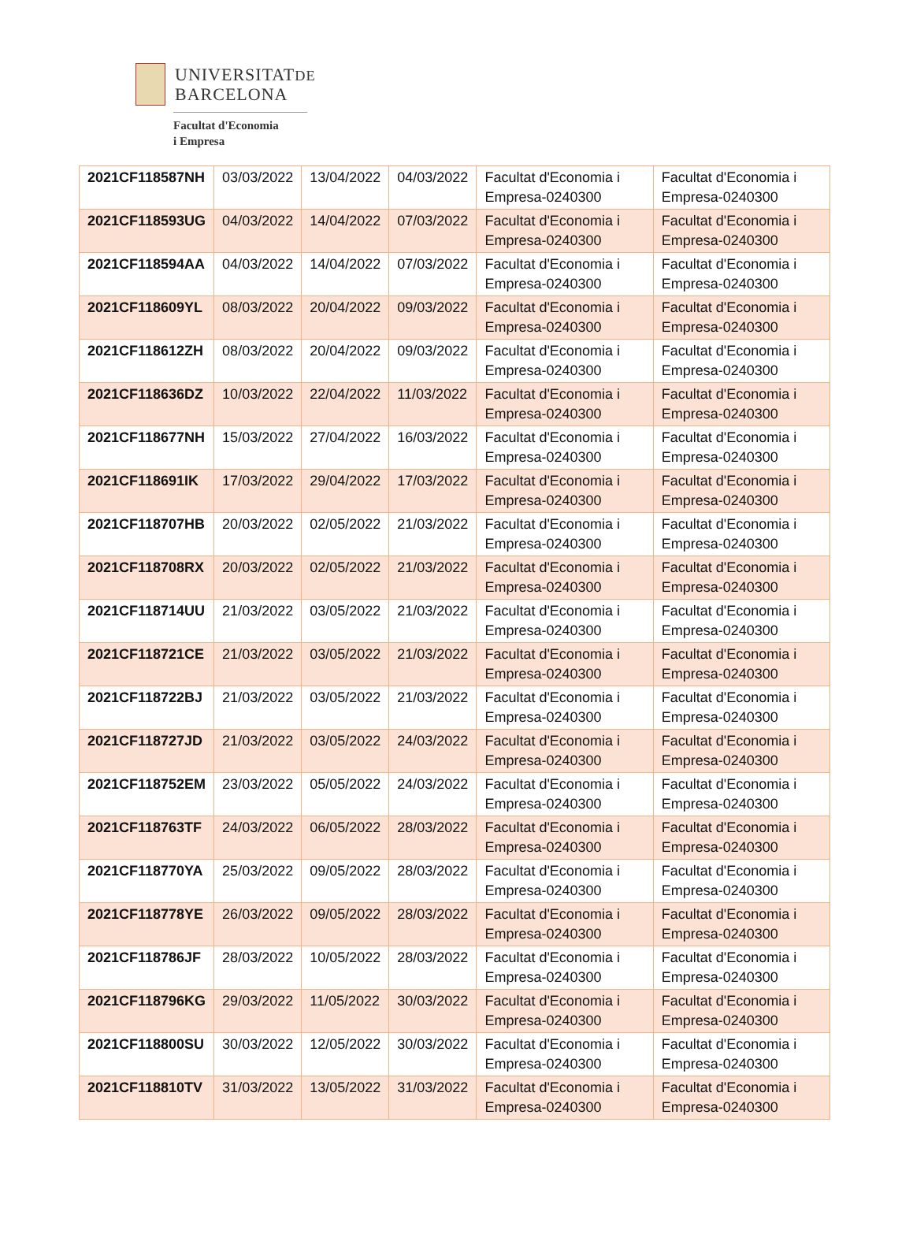UNIVERSITATDE
BARCELONA
Facultat d'Economia
i Empresa
| 2021CF118587NH | 03/03/2022 | 13/04/2022 | 04/03/2022 | Facultat d'Economia i Empresa-0240300 | Facultat d'Economia i Empresa-0240300 |
| 2021CF118593UG | 04/03/2022 | 14/04/2022 | 07/03/2022 | Facultat d'Economia i Empresa-0240300 | Facultat d'Economia i Empresa-0240300 |
| 2021CF118594AA | 04/03/2022 | 14/04/2022 | 07/03/2022 | Facultat d'Economia i Empresa-0240300 | Facultat d'Economia i Empresa-0240300 |
| 2021CF118609YL | 08/03/2022 | 20/04/2022 | 09/03/2022 | Facultat d'Economia i Empresa-0240300 | Facultat d'Economia i Empresa-0240300 |
| 2021CF118612ZH | 08/03/2022 | 20/04/2022 | 09/03/2022 | Facultat d'Economia i Empresa-0240300 | Facultat d'Economia i Empresa-0240300 |
| 2021CF118636DZ | 10/03/2022 | 22/04/2022 | 11/03/2022 | Facultat d'Economia i Empresa-0240300 | Facultat d'Economia i Empresa-0240300 |
| 2021CF118677NH | 15/03/2022 | 27/04/2022 | 16/03/2022 | Facultat d'Economia i Empresa-0240300 | Facultat d'Economia i Empresa-0240300 |
| 2021CF118691IK | 17/03/2022 | 29/04/2022 | 17/03/2022 | Facultat d'Economia i Empresa-0240300 | Facultat d'Economia i Empresa-0240300 |
| 2021CF118707HB | 20/03/2022 | 02/05/2022 | 21/03/2022 | Facultat d'Economia i Empresa-0240300 | Facultat d'Economia i Empresa-0240300 |
| 2021CF118708RX | 20/03/2022 | 02/05/2022 | 21/03/2022 | Facultat d'Economia i Empresa-0240300 | Facultat d'Economia i Empresa-0240300 |
| 2021CF118714UU | 21/03/2022 | 03/05/2022 | 21/03/2022 | Facultat d'Economia i Empresa-0240300 | Facultat d'Economia i Empresa-0240300 |
| 2021CF118721CE | 21/03/2022 | 03/05/2022 | 21/03/2022 | Facultat d'Economia i Empresa-0240300 | Facultat d'Economia i Empresa-0240300 |
| 2021CF118722BJ | 21/03/2022 | 03/05/2022 | 21/03/2022 | Facultat d'Economia i Empresa-0240300 | Facultat d'Economia i Empresa-0240300 |
| 2021CF118727JD | 21/03/2022 | 03/05/2022 | 24/03/2022 | Facultat d'Economia i Empresa-0240300 | Facultat d'Economia i Empresa-0240300 |
| 2021CF118752EM | 23/03/2022 | 05/05/2022 | 24/03/2022 | Facultat d'Economia i Empresa-0240300 | Facultat d'Economia i Empresa-0240300 |
| 2021CF118763TF | 24/03/2022 | 06/05/2022 | 28/03/2022 | Facultat d'Economia i Empresa-0240300 | Facultat d'Economia i Empresa-0240300 |
| 2021CF118770YA | 25/03/2022 | 09/05/2022 | 28/03/2022 | Facultat d'Economia i Empresa-0240300 | Facultat d'Economia i Empresa-0240300 |
| 2021CF118778YE | 26/03/2022 | 09/05/2022 | 28/03/2022 | Facultat d'Economia i Empresa-0240300 | Facultat d'Economia i Empresa-0240300 |
| 2021CF118786JF | 28/03/2022 | 10/05/2022 | 28/03/2022 | Facultat d'Economia i Empresa-0240300 | Facultat d'Economia i Empresa-0240300 |
| 2021CF118796KG | 29/03/2022 | 11/05/2022 | 30/03/2022 | Facultat d'Economia i Empresa-0240300 | Facultat d'Economia i Empresa-0240300 |
| 2021CF118800SU | 30/03/2022 | 12/05/2022 | 30/03/2022 | Facultat d'Economia i Empresa-0240300 | Facultat d'Economia i Empresa-0240300 |
| 2021CF118810TV | 31/03/2022 | 13/05/2022 | 31/03/2022 | Facultat d'Economia i Empresa-0240300 | Facultat d'Economia i Empresa-0240300 |